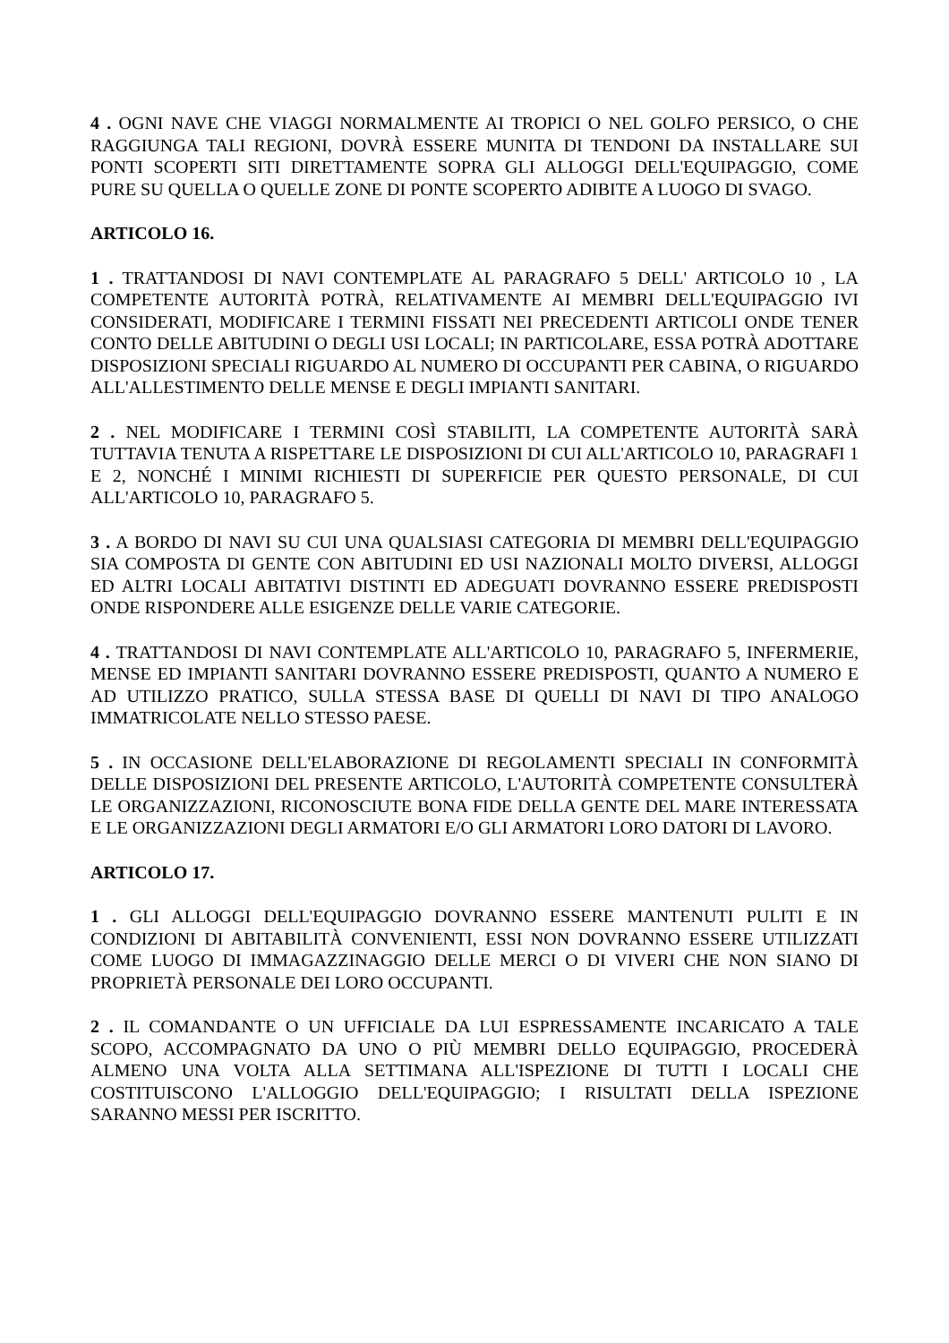4 . OGNI NAVE CHE VIAGGI NORMALMENTE AI TROPICI O NEL GOLFO PERSICO, O CHE RAGGIUNGA TALI REGIONI, DOVRÀ ESSERE MUNITA DI TENDONI DA INSTALLARE SUI PONTI SCOPERTI SITI DIRETTAMENTE SOPRA GLI ALLOGGI DELL'EQUIPAGGIO, COME PURE SU QUELLA O QUELLE ZONE DI PONTE SCOPERTO ADIBITE A LUOGO DI SVAGO.
ARTICOLO 16.
1 . TRATTANDOSI DI NAVI CONTEMPLATE AL PARAGRAFO 5 DELL' ARTICOLO 10 , LA COMPETENTE AUTORITÀ POTRÀ, RELATIVAMENTE AI MEMBRI DELL'EQUIPAGGIO IVI CONSIDERATI, MODIFICARE I TERMINI FISSATI NEI PRECEDENTI ARTICOLI ONDE TENER CONTO DELLE ABITUDINI O DEGLI USI LOCALI; IN PARTICOLARE, ESSA POTRÀ ADOTTARE DISPOSIZIONI SPECIALI RIGUARDO AL NUMERO DI OCCUPANTI PER CABINA, O RIGUARDO ALL'ALLESTIMENTO DELLE MENSE E DEGLI IMPIANTI SANITARI.
2 . NEL MODIFICARE I TERMINI COSÌ STABILITI, LA COMPETENTE AUTORITÀ SARÀ TUTTAVIA TENUTA A RISPETTARE LE DISPOSIZIONI DI CUI ALL'ARTICOLO 10, PARAGRAFI 1 E 2, NONCHÉ I MINIMI RICHIESTI DI SUPERFICIE PER QUESTO PERSONALE, DI CUI ALL'ARTICOLO 10, PARAGRAFO 5.
3 . A BORDO DI NAVI SU CUI UNA QUALSIASI CATEGORIA DI MEMBRI DELL'EQUIPAGGIO SIA COMPOSTA DI GENTE CON ABITUDINI ED USI NAZIONALI MOLTO DIVERSI, ALLOGGI ED ALTRI LOCALI ABITATIVI DISTINTI ED ADEGUATI DOVRANNO ESSERE PREDISPOSTI ONDE RISPONDERE ALLE ESIGENZE DELLE VARIE CATEGORIE.
4 . TRATTANDOSI DI NAVI CONTEMPLATE ALL'ARTICOLO 10, PARAGRAFO 5, INFERMERIE, MENSE ED IMPIANTI SANITARI DOVRANNO ESSERE PREDISPOSTI, QUANTO A NUMERO E AD UTILIZZO PRATICO, SULLA STESSA BASE DI QUELLI DI NAVI DI TIPO ANALOGO IMMATRICOLATE NELLO STESSO PAESE.
5 . IN OCCASIONE DELL'ELABORAZIONE DI REGOLAMENTI SPECIALI IN CONFORMITÀ DELLE DISPOSIZIONI DEL PRESENTE ARTICOLO, L'AUTORITÀ COMPETENTE CONSULTERÀ LE ORGANIZZAZIONI, RICONOSCIUTE BONA FIDE DELLA GENTE DEL MARE INTERESSATA E LE ORGANIZZAZIONI DEGLI ARMATORI E/O GLI ARMATORI LORO DATORI DI LAVORO.
ARTICOLO 17.
1 . GLI ALLOGGI DELL'EQUIPAGGIO DOVRANNO ESSERE MANTENUTI PULITI E IN CONDIZIONI DI ABITABILITÀ CONVENIENTI, ESSI NON DOVRANNO ESSERE UTILIZZATI COME LUOGO DI IMMAGAZZINAGGIO DELLE MERCI O DI VIVERI CHE NON SIANO DI PROPRIETÀ PERSONALE DEI LORO OCCUPANTI.
2 . IL COMANDANTE O UN UFFICIALE DA LUI ESPRESSAMENTE INCARICATO A TALE SCOPO, ACCOMPAGNATO DA UNO O PIÙ MEMBRI DELLO EQUIPAGGIO, PROCEDERÀ ALMENO UNA VOLTA ALLA SETTIMANA ALL'ISPEZIONE DI TUTTI I LOCALI CHE COSTITUISCONO L'ALLOGGIO DELL'EQUIPAGGIO; I RISULTATI DELLA ISPEZIONE SARANNO MESSI PER ISCRITTO.